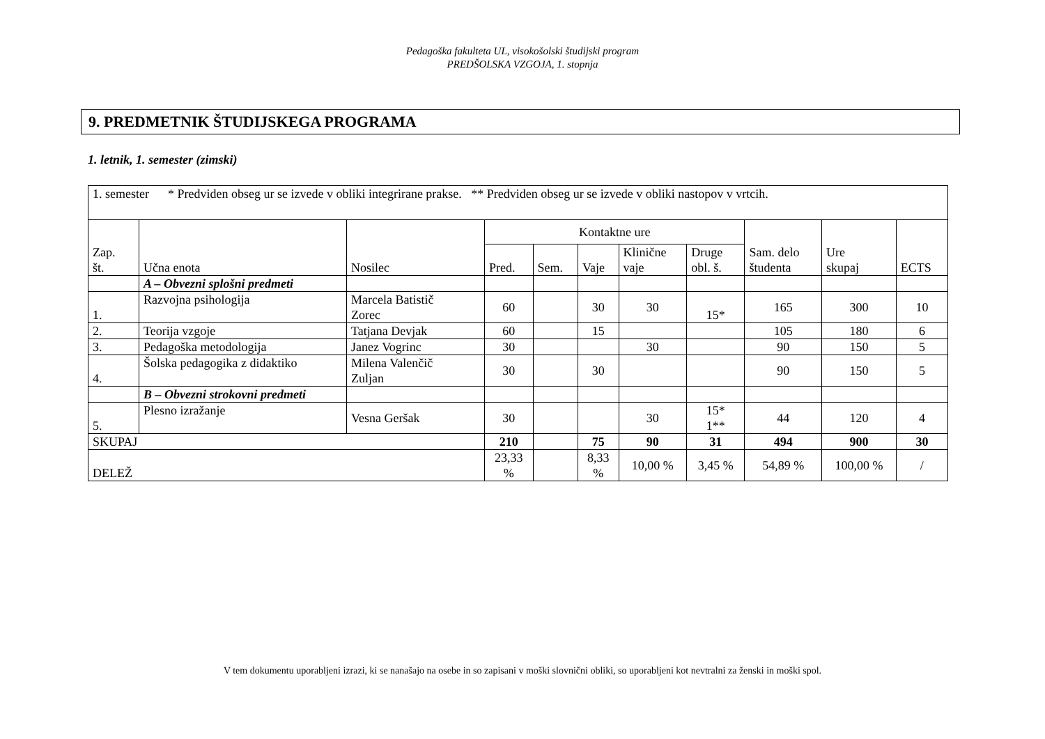Pedagoška fakulteta UL, visokošolski študijski program
PREDŠOLSKA VZGOJA, 1. stopnja
9. PREDMETNIK ŠTUDIJSKEGA PROGRAMA
1. letnik, 1. semester (zimski)
| 1. semester * Predviden obseg ur se izvede v obliki integrirane prakse. ** Predviden obseg ur se izvede v obliki nastopov v vrtcih. | | | | | | | | | | |
| Zap. št. | Učna enota | Nosilec | Kontaktne ure | | | | | Sam. delo študenta | Ure skupaj | ECTS |
| | | | Pred. | Sem. | Vaje | Klinične vaje | Druge obl. š. | | | |
| | A – Obvezni splošni predmeti | | | | | | | | | |
| 1. | Razvojna psihologija | Marcela Batistič Zorec | 60 | | 30 | 30 | 15* | 165 | 300 | 10 |
| 2. | Teorija vzgoje | Tatjana Devjak | 60 | | 15 | | | 105 | 180 | 6 |
| 3. | Pedagoška metodologija | Janez Vogrinc | 30 | | | 30 | | 90 | 150 | 5 |
| 4. | Šolska pedagogika z didaktiko | Milena Valenčič Zuljan | 30 | | 30 | | | 90 | 150 | 5 |
| | B – Obvezni strokovni predmeti | | | | | | | | | |
| 5. | Plesno izražanje | Vesna Geršak | 30 | | | 30 | 15* 1** | 44 | 120 | 4 |
| SKUPAJ | | | 210 | | 75 | 90 | 31 | 494 | 900 | 30 |
| DELEŽ | | | 23,33 % | | 8,33 % | 10,00 % | 3,45 % | 54,89 % | 100,00 % | / |
V tem dokumentu uporabljeni izrazi, ki se nanašajo na osebe in so zapisani v moški slovnični obliki, so uporabljeni kot nevtralni za ženski in moški spol.